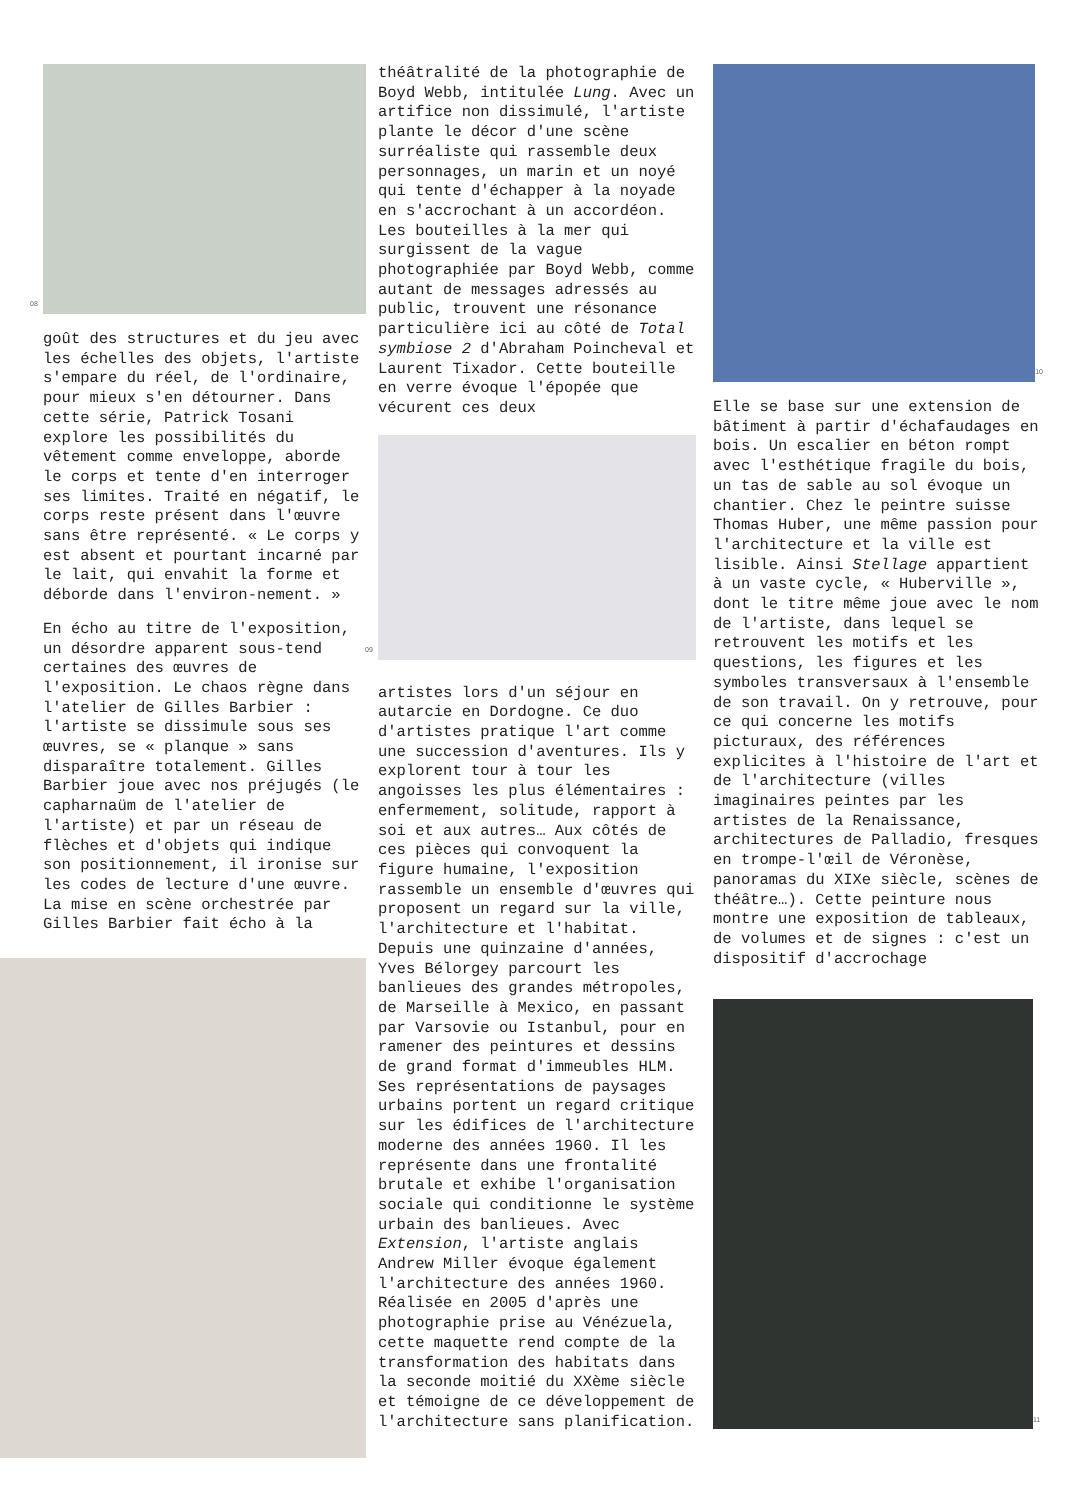08
goût des structures et du jeu avec les échelles des objets, l'artiste s'empare du réel, de l'ordinaire, pour mieux s'en détourner. Dans cette série, Patrick Tosani explore les possibilités du vêtement comme enveloppe, aborde le corps et tente d'en interroger ses limites. Traité en négatif, le corps reste présent dans l'œuvre sans être représenté. « Le corps y est absent et pourtant incarné par le lait, qui envahit la forme et déborde dans l'environ-nement. »
En écho au titre de l'exposition, un désordre apparent sous-tend certaines des œuvres de l'exposition. Le chaos règne dans l'atelier de Gilles Barbier : l'artiste se dissimule sous ses œuvres, se « planque » sans disparaître totalement. Gilles Barbier joue avec nos préjugés (le capharnaüm de l'atelier de l'artiste) et par un réseau de flèches et d'objets qui indique son positionnement, il ironise sur les codes de lecture d'une œuvre. La mise en scène orchestrée par Gilles Barbier fait écho à la
théâtralité de la photographie de Boyd Webb, intitulée Lung. Avec un artifice non dissimulé, l'artiste plante le décor d'une scène surréaliste qui rassemble deux personnages, un marin et un noyé qui tente d'échapper à la noyade en s'accrochant à un accordéon. Les bouteilles à la mer qui surgissent de la vague photographiée par Boyd Webb, comme autant de messages adressés au public, trouvent une résonance particulière ici au côté de Total symbiose 2 d'Abraham Poincheval et Laurent Tixador. Cette bouteille en verre évoque l'épopée que vécurent ces deux
09
artistes lors d'un séjour en autarcie en Dordogne. Ce duo d'artistes pratique l'art comme une succession d'aventures. Ils y explorent tour à tour les angoisses les plus élémentaires : enfermement, solitude, rapport à soi et aux autres… Aux côtés de ces pièces qui convoquent la figure humaine, l'exposition rassemble un ensemble d'œuvres qui proposent un regard sur la ville, l'architecture et l'habitat. Depuis une quinzaine d'années, Yves Bélorgey parcourt les banlieues des grandes métropoles, de Marseille à Mexico, en passant par Varsovie ou Istanbul, pour en ramener des peintures et dessins de grand format d'immeubles HLM. Ses représentations de paysages urbains portent un regard critique sur les édifices de l'architecture moderne des années 1960. Il les représente dans une frontalité brutale et exhibe l'organisation sociale qui conditionne le système urbain des banlieues. Avec Extension, l'artiste anglais Andrew Miller évoque également l'architecture des années 1960. Réalisée en 2005 d'après une photographie prise au Vénézuela, cette maquette rend compte de la transformation des habitats dans la seconde moitié du XXème siècle et témoigne de ce développement de l'architecture sans planification.
10
Elle se base sur une extension de bâtiment à partir d'échafaudages en bois. Un escalier en béton rompt avec l'esthétique fragile du bois, un tas de sable au sol évoque un chantier. Chez le peintre suisse Thomas Huber, une même passion pour l'architecture et la ville est lisible. Ainsi Stellage appartient à un vaste cycle, « Huberville », dont le titre même joue avec le nom de l'artiste, dans lequel se retrouvent les motifs et les questions, les figures et les symboles transversaux à l'ensemble de son travail. On y retrouve, pour ce qui concerne les motifs picturaux, des références explicites à l'histoire de l'art et de l'architecture (villes imaginaires peintes par les artistes de la Renaissance, architectures de Palladio, fresques en trompe-l'œil de Véronèse, panoramas du XIXe siècle, scènes de théâtre…). Cette peinture nous montre une exposition de tableaux, de volumes et de signes : c'est un dispositif d'accrochage
11